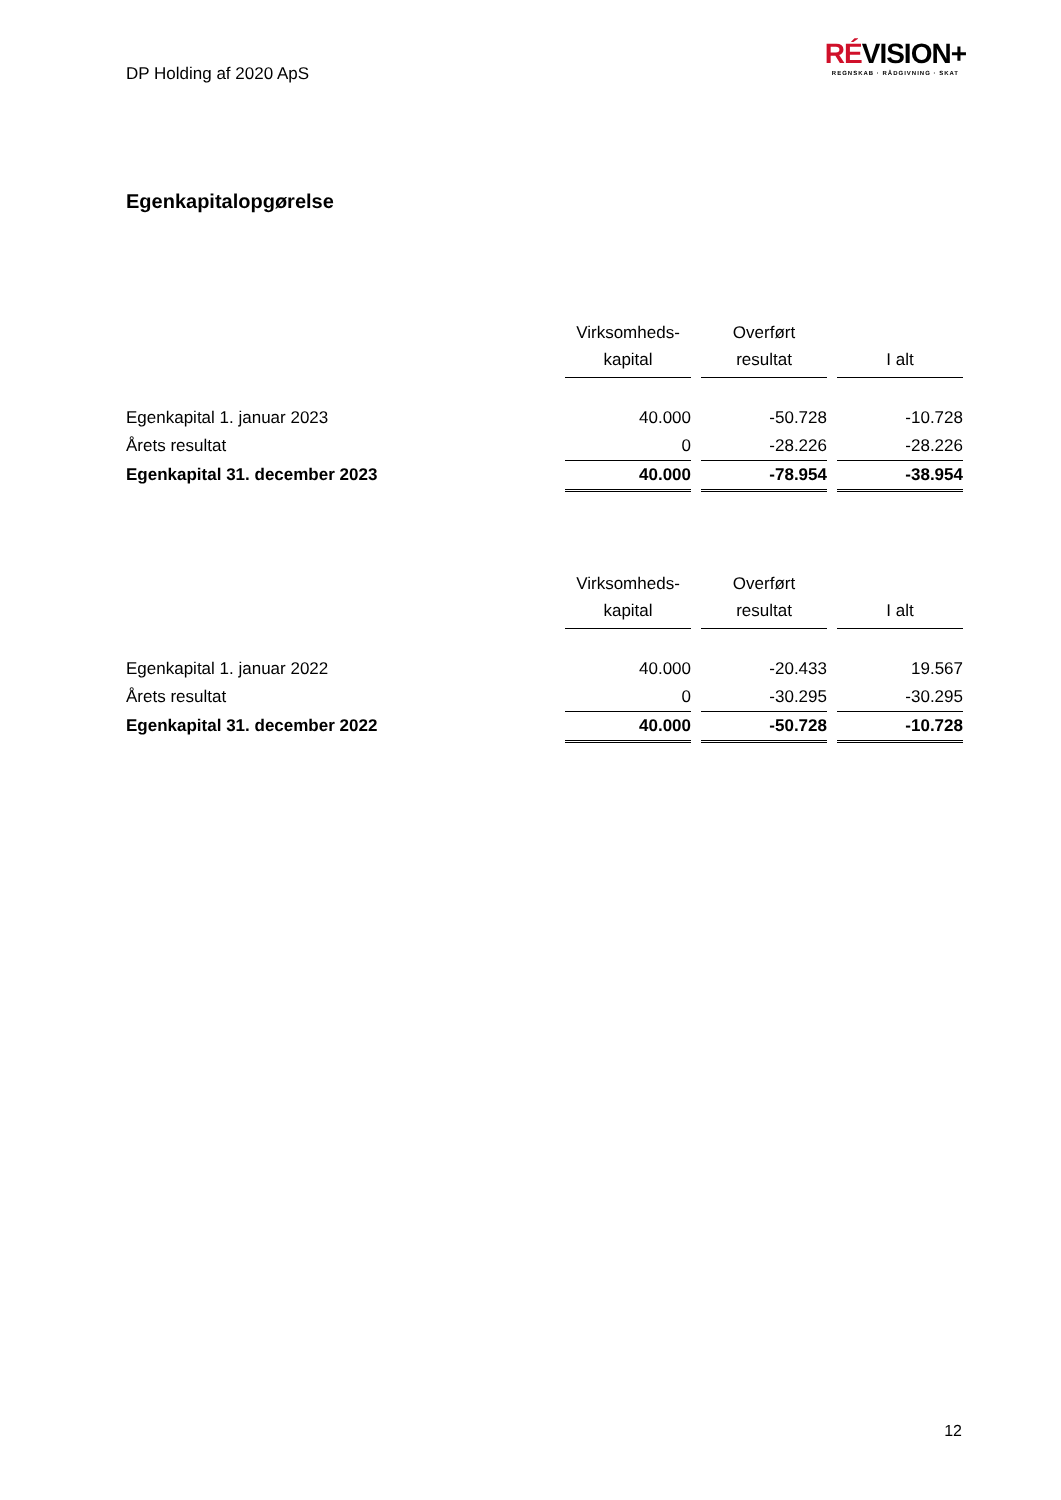DP Holding af 2020 ApS
RÉVISION+
REGNSKAB · RÅDGIVNING · SKAT
Egenkapitalopgørelse
| | Virksomheds- kapital | | Overført resultat | | I alt |
| Egenkapital 1. januar 2023 | 40.000 | | -50.728 | | -10.728 |
| Årets resultat | 0 | | -28.226 | | -28.226 |
| Egenkapital 31. december 2023 | 40.000 | | -78.954 | | -38.954 |
| | Virksomheds- kapital | | Overført resultat | | I alt |
| Egenkapital 1. januar 2022 | 40.000 | | -20.433 | | 19.567 |
| Årets resultat | 0 | | -30.295 | | -30.295 |
| Egenkapital 31. december 2022 | 40.000 | | -50.728 | | -10.728 |
12